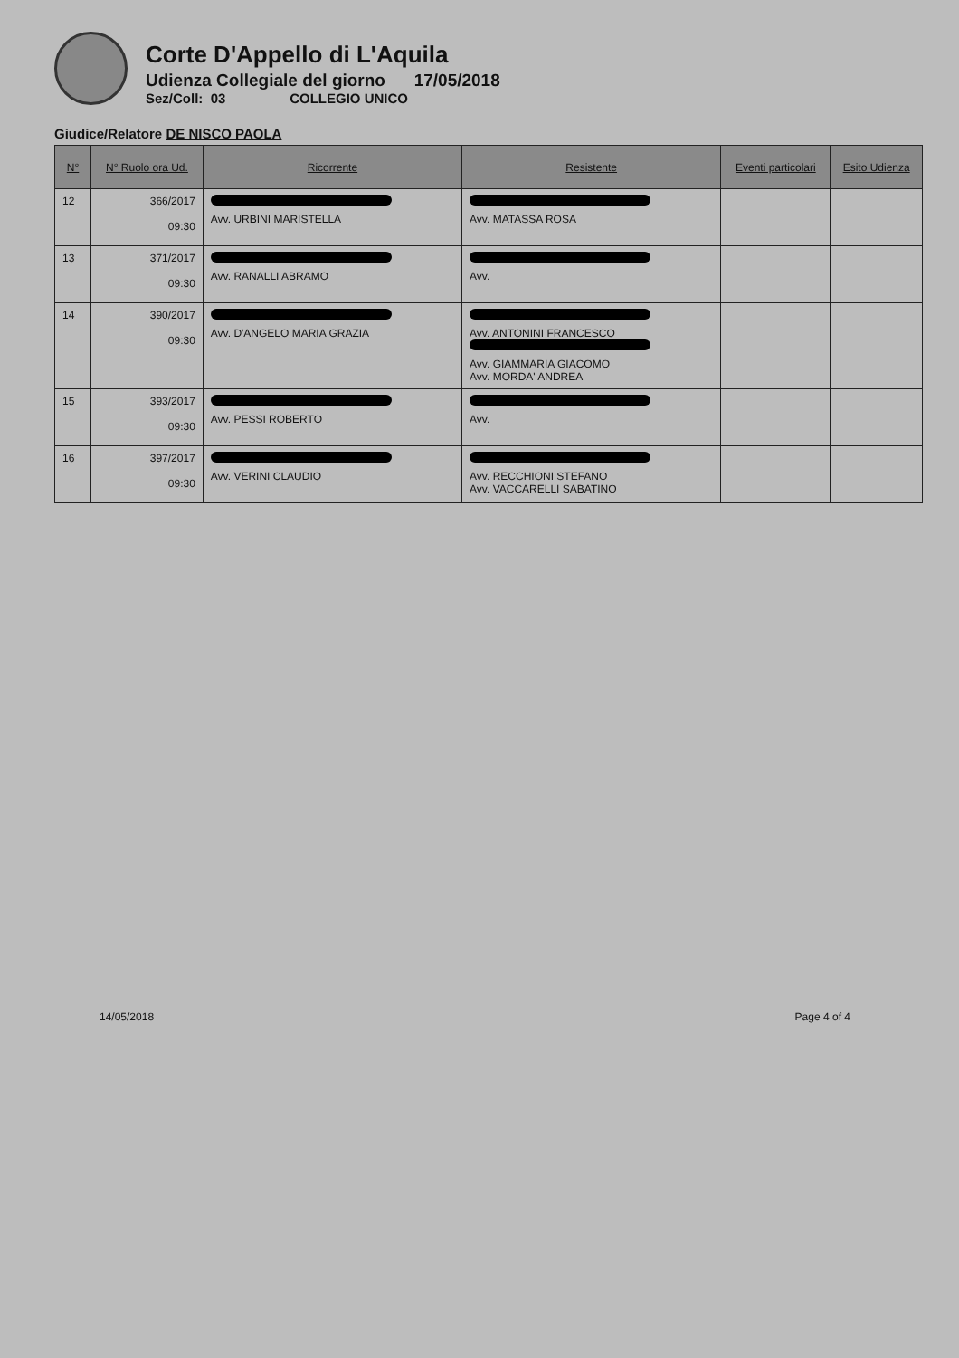Corte D'Appello di L'Aquila
Udienza Collegiale del giorno 17/05/2018
Sez/Coll: 03 COLLEGIO UNICO
Giudice/Relatore DE NISCO PAOLA
| N° | N° Ruolo ora Ud. | Ricorrente | Resistente | Eventi particolari | Esito Udienza |
| --- | --- | --- | --- | --- | --- |
| 12 | 366/2017 09:30 | Avv. URBINI MARISTELLA | Avv. MATASSA ROSA | | |
| 13 | 371/2017 09:30 | Avv. RANALLI ABRAMO | Avv. | | |
| 14 | 390/2017 09:30 | Avv. D'ANGELO MARIA GRAZIA | Avv. ANTONINI FRANCESCO Avv. GIAMMARIA GIACOMO Avv. MORDA' ANDREA | | |
| 15 | 393/2017 09:30 | Avv. PESSI ROBERTO | Avv. | | |
| 16 | 397/2017 09:30 | Avv. VERINI CLAUDIO | Avv. RECCHIONI STEFANO Avv. VACCARELLI SABATINO | | |
14/05/2018 Page 4 of 4